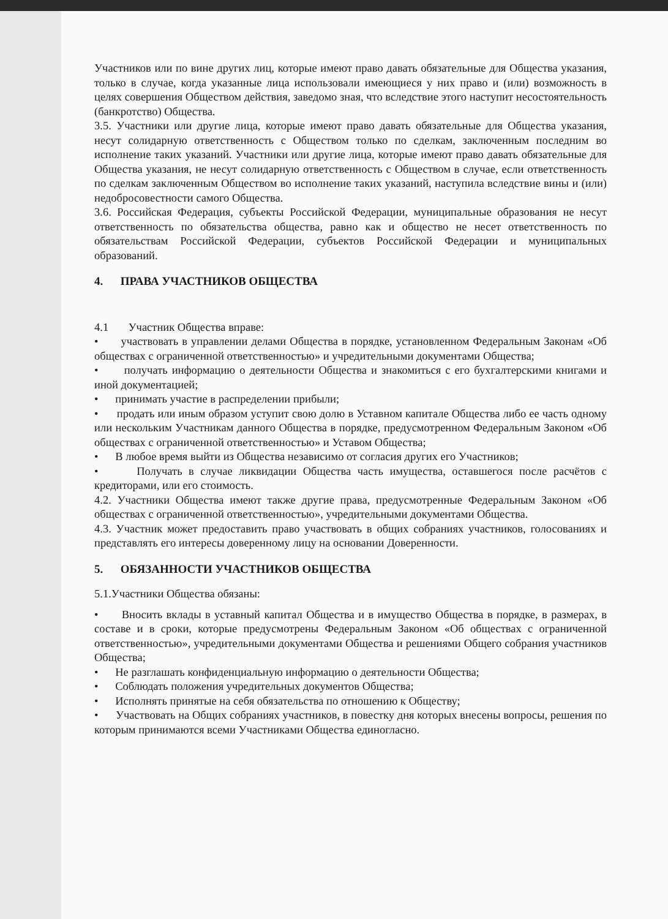Участников или по вине других лиц, которые имеют право давать обязательные для Общества указания, только в случае, когда указанные лица использовали имеющиеся у них право и (или) возможность в целях совершения Обществом действия, заведомо зная, что вследствие этого наступит несостоятельность (банкротство) Общества.
3.5. Участники или другие лица, которые имеют право давать обязательные для Общества указания, несут солидарную ответственность с Обществом только по сделкам, заключенным последним во исполнение таких указаний. Участники или другие лица, которые имеют право давать обязательные для Общества указания, не несут солидарную ответственность с Обществом в случае, если ответственность по сделкам заключенным Обществом во исполнение таких указаний, наступила вследствие вины и (или) недобросовестности самого Общества.
3.6. Российская Федерация, субъекты Российской Федерации, муниципальные образования не несут ответственность по обязательства общества, равно как и общество не несет ответственность по обязательствам Российской Федерации, субъектов Российской Федерации и муниципальных образований.
4. ПРАВА УЧАСТНИКОВ ОБЩЕСТВА
4.1 Участник Общества вправе:
• участвовать в управлении делами Общества в порядке, установленном Федеральным Законам «Об обществах с ограниченной ответственностью» и учредительными документами Общества;
• получать информацию о деятельности Общества и знакомиться с его бухгалтерскими книгами и иной документацией;
• принимать участие в распределении прибыли;
• продать или иным образом уступит свою долю в Уставном капитале Общества либо ее часть одному или нескольким Участникам данного Общества в порядке, предусмотренном Федеральным Законом «Об обществах с ограниченной ответственностью» и Уставом Общества;
• В любое время выйти из Общества независимо от согласия других его Участников;
• Получать в случае ликвидации Общества часть имущества, оставшегося после расчётов с кредиторами, или его стоимость.
4.2. Участники Общества имеют также другие права, предусмотренные Федеральным Законом «Об обществах с ограниченной ответственностью», учредительными документами Общества.
4.3. Участник может предоставить право участвовать в общих собраниях участников, голосованиях и представлять его интересы доверенному лицу на основании Доверенности.
5. ОБЯЗАННОСТИ УЧАСТНИКОВ ОБЩЕСТВА
5.1.Участники Общества обязаны:
• Вносить вклады в уставный капитал Общества и в имущество Общества в порядке, в размерах, в составе и в сроки, которые предусмотрены Федеральным Законом «Об обществах с ограниченной ответственностью», учредительными документами Общества и решениями Общего собрания участников Общества;
• Не разглашать конфиденциальную информацию о деятельности Общества;
• Соблюдать положения учредительных документов Общества;
• Исполнять принятые на себя обязательства по отношению к Обществу;
• Участвовать на Общих собраниях участников, в повестку дня которых внесены вопросы, решения по которым принимаются всеми Участниками Общества единогласно.